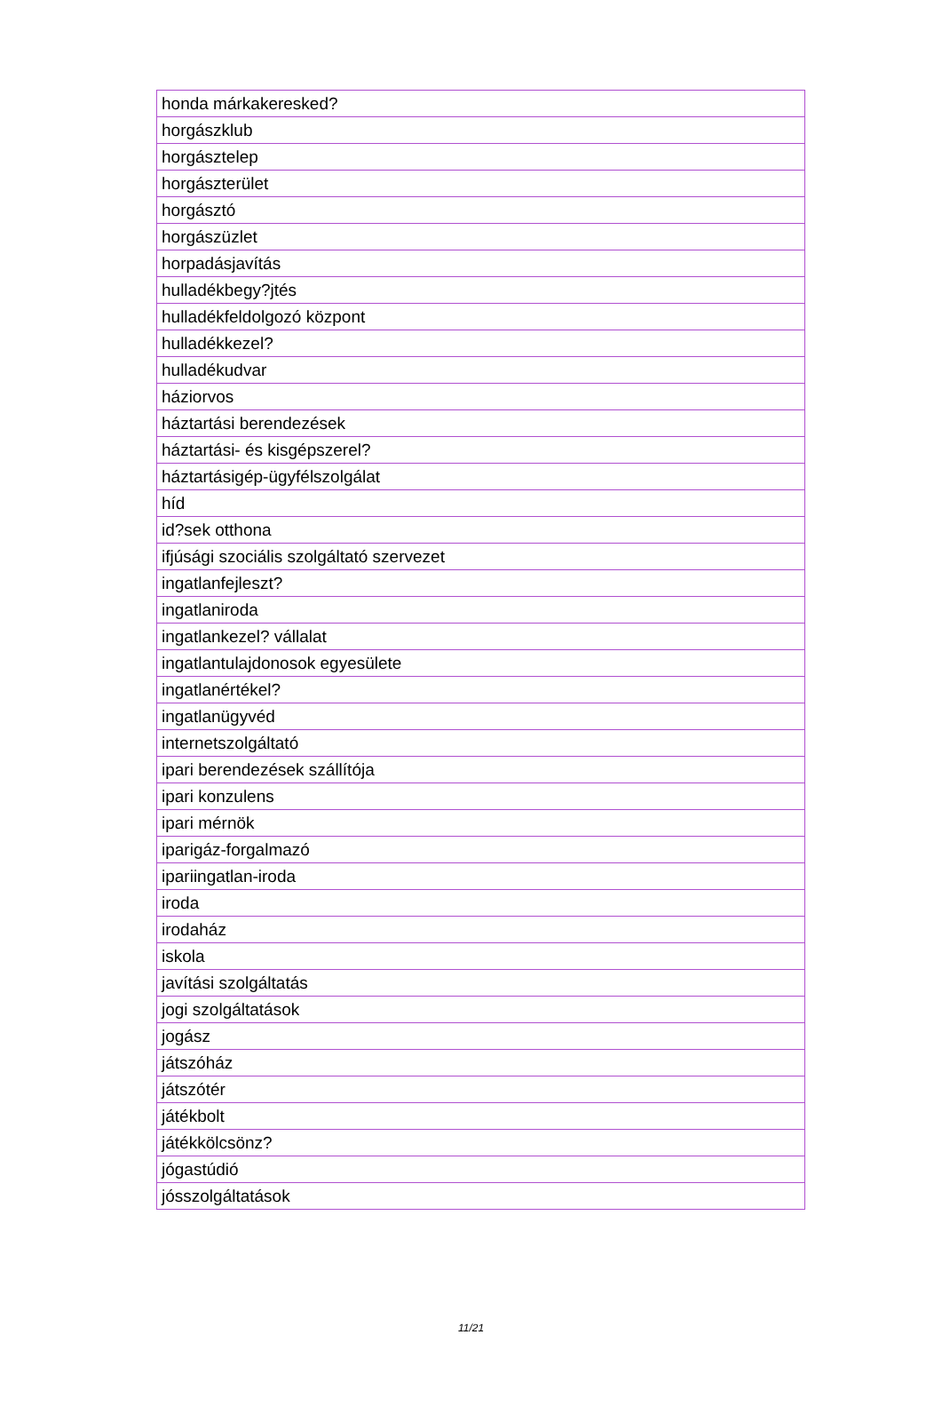| honda márkakeresked? |
| horgászklub |
| horgásztelep |
| horgászterület |
| horgásztó |
| horgászüzlet |
| horpadásjavítás |
| hulladékbegy?jtés |
| hulladékfeldolgozó központ |
| hulladékkezel? |
| hulladékudvar |
| háziorvos |
| háztartási berendezések |
| háztartási- és kisgépszerel? |
| háztartásigép-ügyfélszolgálat |
| híd |
| id?sek otthona |
| ifjúsági szociális szolgáltató szervezet |
| ingatlanfejleszt? |
| ingatlaniroda |
| ingatlankezel? vállalat |
| ingatlantulajdonosok egyesülete |
| ingatlanértékel? |
| ingatlanügyvéd |
| internetszolgáltató |
| ipari berendezések szállítója |
| ipari konzulens |
| ipari mérnök |
| iparigáz-forgalmazó |
| ipariingatlan-iroda |
| iroda |
| irodaház |
| iskola |
| javítási szolgáltatás |
| jogi szolgáltatások |
| jogász |
| játszóház |
| játszótér |
| játékbolt |
| játékkölcsönz? |
| jógastúdió |
| jósszolgáltatások |
11/21